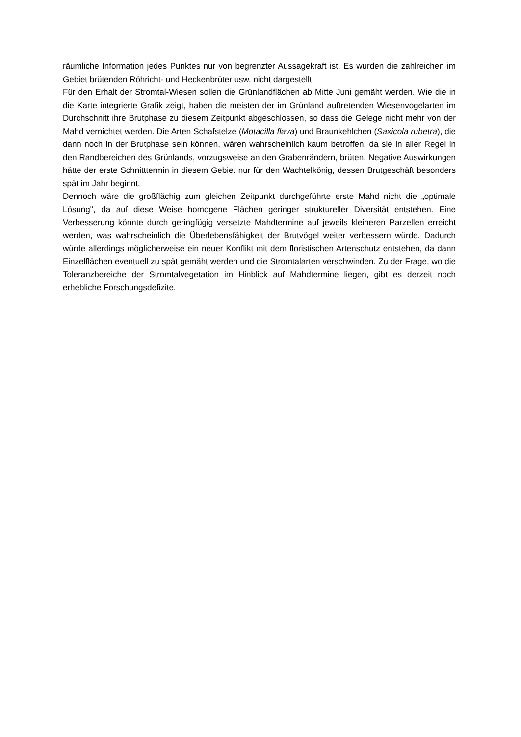räumliche Information jedes Punktes nur von begrenzter Aussagekraft ist. Es wurden die zahlreichen im Gebiet brütenden Röhricht- und Heckenbrüter usw. nicht dargestellt.
Für den Erhalt der Stromtal-Wiesen sollen die Grünlandflächen ab Mitte Juni gemäht werden. Wie die in die Karte integrierte Grafik zeigt, haben die meisten der im Grünland auftretenden Wiesenvogelarten im Durchschnitt ihre Brutphase zu diesem Zeitpunkt abgeschlossen, so dass die Gelege nicht mehr von der Mahd vernichtet werden. Die Arten Schafstelze (Motacilla flava) und Braunkehlchen (Saxicola rubetra), die dann noch in der Brutphase sein können, wären wahrscheinlich kaum betroffen, da sie in aller Regel in den Randbereichen des Grünlands, vorzugsweise an den Grabenrändern, brüten. Negative Auswirkungen hätte der erste Schnitttermin in diesem Gebiet nur für den Wachtelkönig, dessen Brutgeschäft besonders spät im Jahr beginnt.
Dennoch wäre die großflächig zum gleichen Zeitpunkt durchgeführte erste Mahd nicht die „optimale Lösung", da auf diese Weise homogene Flächen geringer struktureller Diversität entstehen. Eine Verbesserung könnte durch geringfügig versetzte Mahdtermine auf jeweils kleineren Parzellen erreicht werden, was wahrscheinlich die Überlebensfähigkeit der Brutvögel weiter verbessern würde. Dadurch würde allerdings möglicherweise ein neuer Konflikt mit dem floristischen Artenschutz entstehen, da dann Einzelflächen eventuell zu spät gemäht werden und die Stromtalarten verschwinden. Zu der Frage, wo die Toleranzbereiche der Stromtalvegetation im Hinblick auf Mahdtermine liegen, gibt es derzeit noch erhebliche Forschungsdefizite.